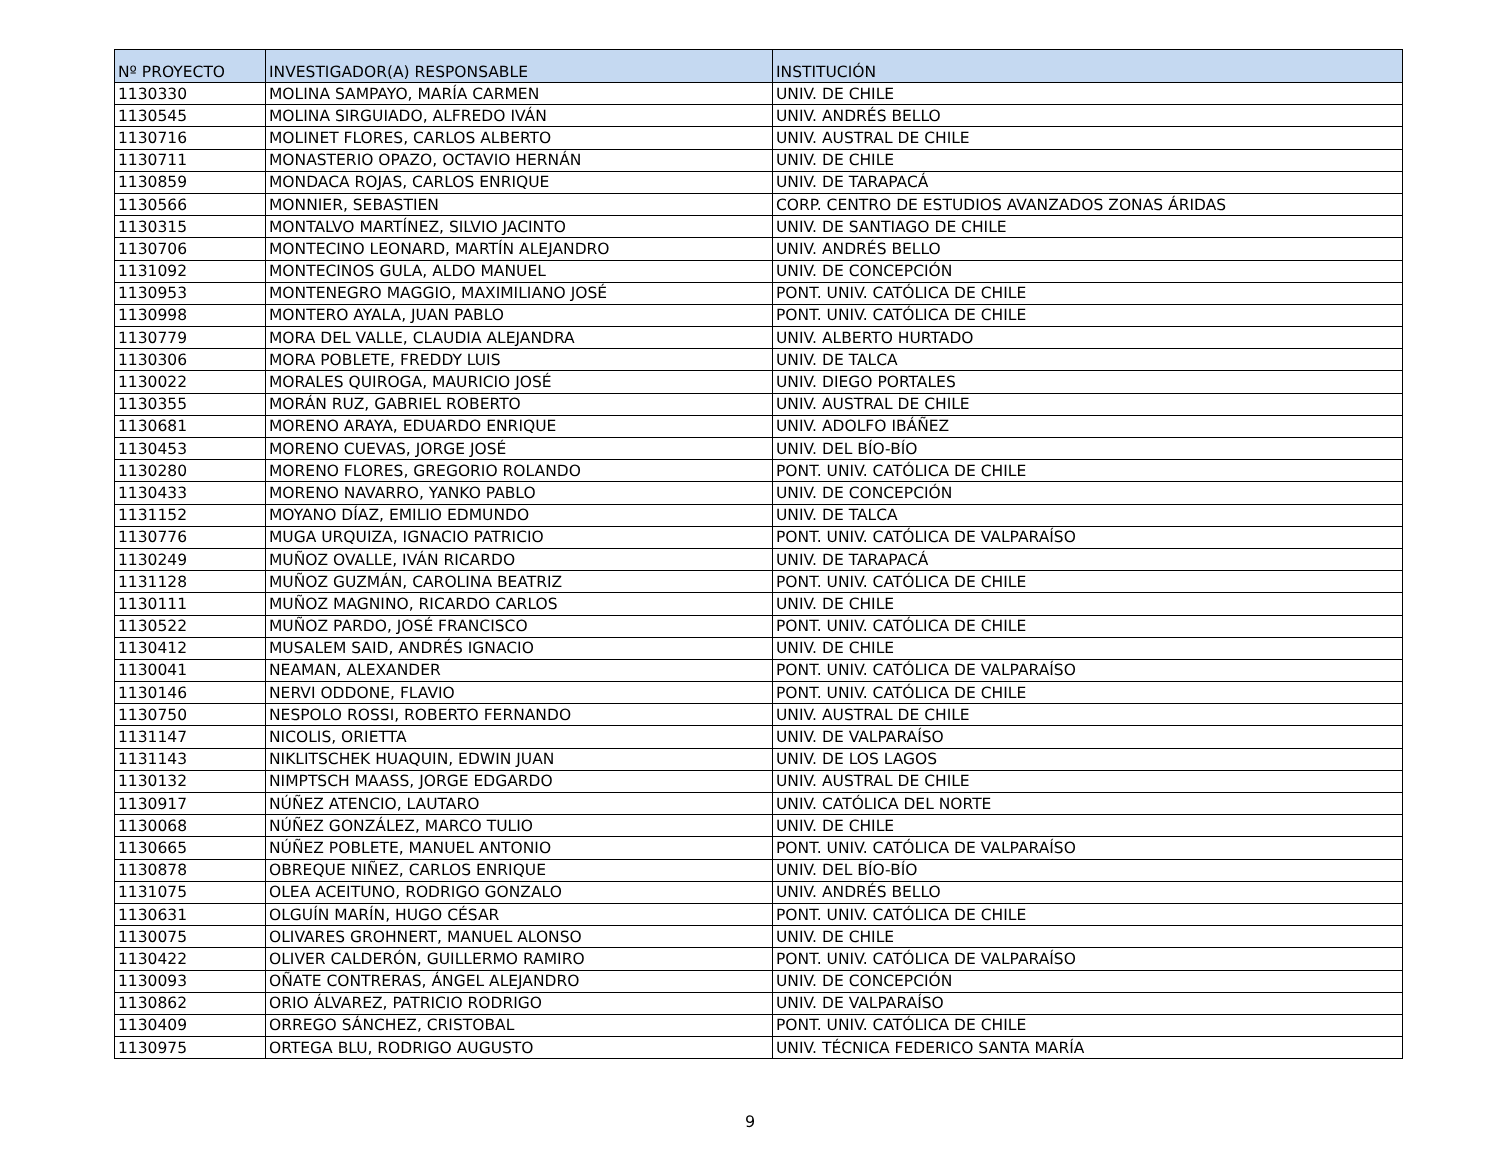| Nº PROYECTO | INVESTIGADOR(A) RESPONSABLE | INSTITUCIÓN |
| --- | --- | --- |
| 1130330 | MOLINA SAMPAYO, MARÍA CARMEN | UNIV. DE CHILE |
| 1130545 | MOLINA SIRGUIADO, ALFREDO IVÁN | UNIV. ANDRÉS BELLO |
| 1130716 | MOLINET FLORES, CARLOS ALBERTO | UNIV. AUSTRAL DE CHILE |
| 1130711 | MONASTERIO OPAZO, OCTAVIO HERNÁN | UNIV. DE CHILE |
| 1130859 | MONDACA ROJAS, CARLOS ENRIQUE | UNIV. DE TARAPACÁ |
| 1130566 | MONNIER, SEBASTIEN | CORP. CENTRO DE ESTUDIOS AVANZADOS ZONAS ÁRIDAS |
| 1130315 | MONTALVO MARTÍNEZ, SILVIO JACINTO | UNIV. DE SANTIAGO DE CHILE |
| 1130706 | MONTECINO LEONARD, MARTÍN ALEJANDRO | UNIV. ANDRÉS BELLO |
| 1131092 | MONTECINOS GULA, ALDO MANUEL | UNIV. DE CONCEPCIÓN |
| 1130953 | MONTENEGRO MAGGIO, MAXIMILIANO JOSÉ | PONT. UNIV. CATÓLICA DE CHILE |
| 1130998 | MONTERO AYALA, JUAN PABLO | PONT. UNIV. CATÓLICA DE CHILE |
| 1130779 | MORA DEL VALLE, CLAUDIA ALEJANDRA | UNIV. ALBERTO HURTADO |
| 1130306 | MORA POBLETE, FREDDY LUIS | UNIV. DE TALCA |
| 1130022 | MORALES QUIROGA, MAURICIO JOSÉ | UNIV. DIEGO PORTALES |
| 1130355 | MORÁN RUZ, GABRIEL ROBERTO | UNIV. AUSTRAL DE CHILE |
| 1130681 | MORENO ARAYA, EDUARDO ENRIQUE | UNIV. ADOLFO IBÁÑEZ |
| 1130453 | MORENO CUEVAS, JORGE JOSÉ | UNIV. DEL BÍO-BÍO |
| 1130280 | MORENO FLORES, GREGORIO ROLANDO | PONT. UNIV. CATÓLICA DE CHILE |
| 1130433 | MORENO NAVARRO, YANKO PABLO | UNIV. DE CONCEPCIÓN |
| 1131152 | MOYANO DÍAZ, EMILIO EDMUNDO | UNIV. DE TALCA |
| 1130776 | MUGA URQUIZA, IGNACIO PATRICIO | PONT. UNIV. CATÓLICA DE VALPARAÍSO |
| 1130249 | MUÑOZ OVALLE, IVÁN RICARDO | UNIV. DE TARAPACÁ |
| 1131128 | MUÑOZ GUZMÁN, CAROLINA BEATRIZ | PONT. UNIV. CATÓLICA DE CHILE |
| 1130111 | MUÑOZ MAGNINO, RICARDO CARLOS | UNIV. DE CHILE |
| 1130522 | MUÑOZ PARDO, JOSÉ FRANCISCO | PONT. UNIV. CATÓLICA DE CHILE |
| 1130412 | MUSALEM SAID, ANDRÉS IGNACIO | UNIV. DE CHILE |
| 1130041 | NEAMAN, ALEXANDER | PONT. UNIV. CATÓLICA DE VALPARAÍSO |
| 1130146 | NERVI ODDONE, FLAVIO | PONT. UNIV. CATÓLICA DE CHILE |
| 1130750 | NESPOLO ROSSI, ROBERTO FERNANDO | UNIV. AUSTRAL DE CHILE |
| 1131147 | NICOLIS, ORIETTA | UNIV. DE VALPARAÍSO |
| 1131143 | NIKLITSCHEK HUAQUIN, EDWIN JUAN | UNIV. DE LOS LAGOS |
| 1130132 | NIMPTSCH MAASS, JORGE EDGARDO | UNIV. AUSTRAL DE CHILE |
| 1130917 | NÚÑEZ ATENCIO, LAUTARO | UNIV. CATÓLICA DEL NORTE |
| 1130068 | NÚÑEZ GONZÁLEZ, MARCO TULIO | UNIV. DE CHILE |
| 1130665 | NÚÑEZ POBLETE, MANUEL ANTONIO | PONT. UNIV. CATÓLICA DE VALPARAÍSO |
| 1130878 | OBREQUE NIÑEZ, CARLOS ENRIQUE | UNIV. DEL BÍO-BÍO |
| 1131075 | OLEA ACEITUNO, RODRIGO GONZALO | UNIV. ANDRÉS BELLO |
| 1130631 | OLGUÍN MARÍN, HUGO CÉSAR | PONT. UNIV. CATÓLICA DE CHILE |
| 1130075 | OLIVARES GROHNERT, MANUEL ALONSO | UNIV. DE CHILE |
| 1130422 | OLIVER CALDERÓN, GUILLERMO RAMIRO | PONT. UNIV. CATÓLICA DE VALPARAÍSO |
| 1130093 | OÑATE CONTRERAS, ÁNGEL ALEJANDRO | UNIV. DE CONCEPCIÓN |
| 1130862 | ORIO ÁLVAREZ, PATRICIO RODRIGO | UNIV. DE VALPARAÍSO |
| 1130409 | ORREGO SÁNCHEZ, CRISTOBAL | PONT. UNIV. CATÓLICA DE CHILE |
| 1130975 | ORTEGA BLU, RODRIGO AUGUSTO | UNIV. TÉCNICA FEDERICO SANTA MARÍA |
9